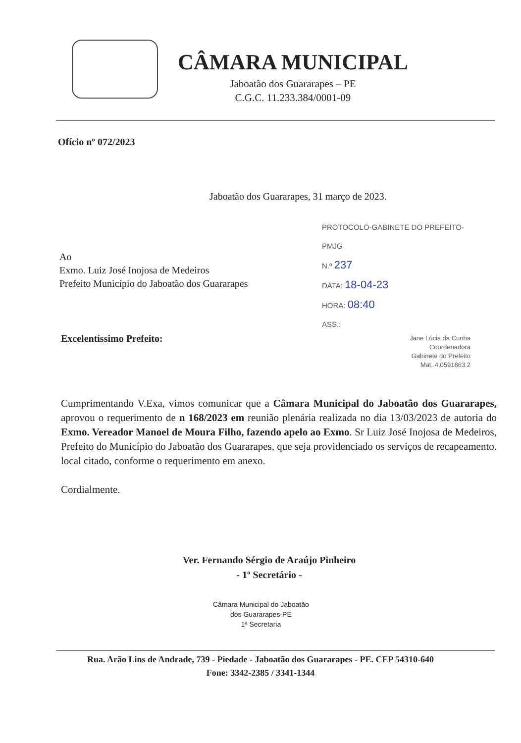CÂMARA MUNICIPAL
Jaboatão dos Guararapes – PE
C.G.C. 11.233.384/0001-09
Ofício nº 072/2023
Jaboatão dos Guararapes, 31 março de 2023.
PROTOCOLO-GABINETE DO PREFEITO-PMJG
N.º 237
DATA: 18-04-23
HORA: 08:40
ASS.:
Jane Lúcia da Cunha
Coordenadora
Gabinete do Prefeito
Mat. 4.0591863.2
Ao
Exmo. Luiz José Inojosa de Medeiros
Prefeito Município do Jaboatão dos Guararapes
Excelentíssimo Prefeito:
Cumprimentando V.Exa, vimos comunicar que a Câmara Municipal do Jaboatão dos Guararapes, aprovou o requerimento de n 168/2023 em reunião plenária realizada no dia 13/03/2023 de autoria do Exmo. Vereador Manoel de Moura Filho, fazendo apelo ao Exmo. Sr Luiz José Inojosa de Medeiros, Prefeito do Município do Jaboatão dos Guararapes, que seja providenciado os serviços de recapeamento. local citado, conforme o requerimento em anexo.
Cordialmente.
Ver. Fernando Sérgio de Araújo Pinheiro
- 1º Secretário -
Câmara Municipal do Jaboatão
dos Guararapes-PE
1ª Secretaria
Rua. Arão Lins de Andrade, 739 - Piedade - Jaboatão dos Guararapes - PE. CEP 54310-640
Fone: 3342-2385 / 3341-1344